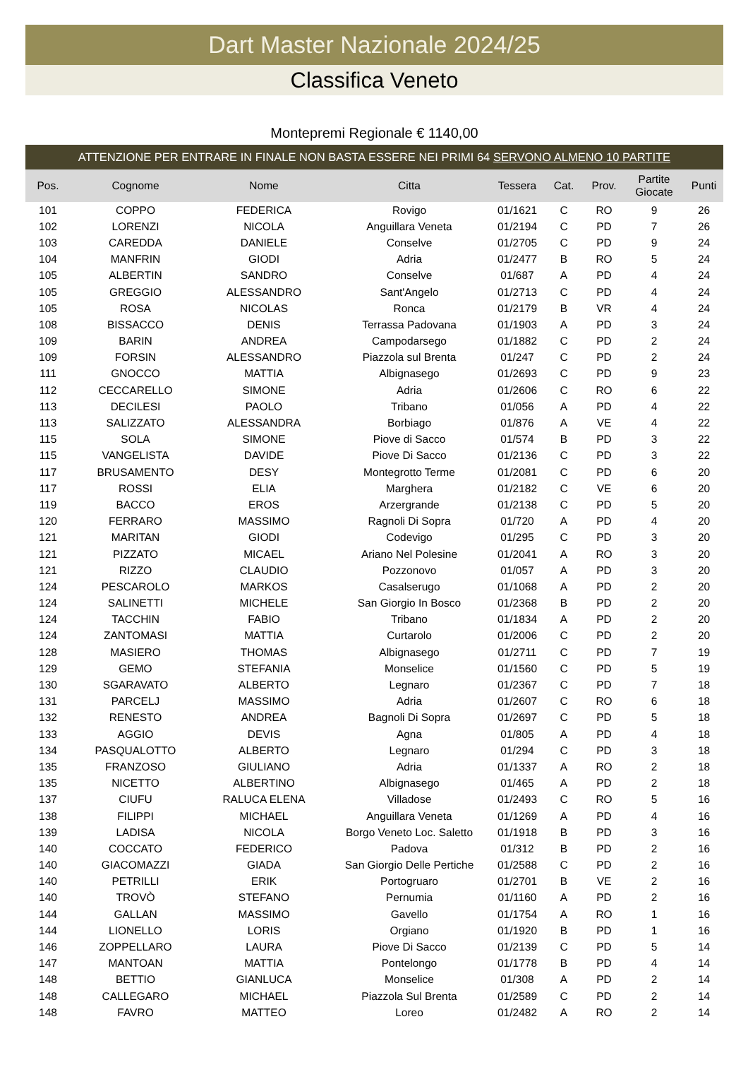Dart Master Nazionale 2024/25
Classifica Veneto
Montepremi Regionale € 1140,00
ATTENZIONE PER ENTRARE IN FINALE NON BASTA ESSERE NEI PRIMI 64 SERVONO ALMENO 10 PARTITE
| Pos. | Cognome | Nome | Citta | Tessera | Cat. | Prov. | Partite Giocate | Punti |
| --- | --- | --- | --- | --- | --- | --- | --- | --- |
| 101 | COPPO | FEDERICA | Rovigo | 01/1621 | C | RO | 9 | 26 |
| 102 | LORENZI | NICOLA | Anguillara Veneta | 01/2194 | C | PD | 7 | 26 |
| 103 | CAREDDA | DANIELE | Conselve | 01/2705 | C | PD | 9 | 24 |
| 104 | MANFRIN | GIODI | Adria | 01/2477 | B | RO | 5 | 24 |
| 105 | ALBERTIN | SANDRO | Conselve | 01/687 | A | PD | 4 | 24 |
| 105 | GREGGIO | ALESSANDRO | Sant'Angelo | 01/2713 | C | PD | 4 | 24 |
| 105 | ROSA | NICOLAS | Ronca | 01/2179 | B | VR | 4 | 24 |
| 108 | BISSACCO | DENIS | Terrassa Padovana | 01/1903 | A | PD | 3 | 24 |
| 109 | BARIN | ANDREA | Campodarsego | 01/1882 | C | PD | 2 | 24 |
| 109 | FORSIN | ALESSANDRO | Piazzola sul Brenta | 01/247 | C | PD | 2 | 24 |
| 111 | GNOCCO | MATTIA | Albignasego | 01/2693 | C | PD | 9 | 23 |
| 112 | CECCARELLO | SIMONE | Adria | 01/2606 | C | RO | 6 | 22 |
| 113 | DECILESI | PAOLO | Tribano | 01/056 | A | PD | 4 | 22 |
| 113 | SALIZZATO | ALESSANDRA | Borbiago | 01/876 | A | VE | 4 | 22 |
| 115 | SOLA | SIMONE | Piove di Sacco | 01/574 | B | PD | 3 | 22 |
| 115 | VANGELISTA | DAVIDE | Piove Di Sacco | 01/2136 | C | PD | 3 | 22 |
| 117 | BRUSAMENTO | DESY | Montegrotto Terme | 01/2081 | C | PD | 6 | 20 |
| 117 | ROSSI | ELIA | Marghera | 01/2182 | C | VE | 6 | 20 |
| 119 | BACCO | EROS | Arzergrande | 01/2138 | C | PD | 5 | 20 |
| 120 | FERRARO | MASSIMO | Ragnoli Di Sopra | 01/720 | A | PD | 4 | 20 |
| 121 | MARITAN | GIODI | Codevigo | 01/295 | C | PD | 3 | 20 |
| 121 | PIZZATO | MICAEL | Ariano Nel Polesine | 01/2041 | A | RO | 3 | 20 |
| 121 | RIZZO | CLAUDIO | Pozzonovo | 01/057 | A | PD | 3 | 20 |
| 124 | PESCAROLO | MARKOS | Casalserugo | 01/1068 | A | PD | 2 | 20 |
| 124 | SALINETTI | MICHELE | San Giorgio In Bosco | 01/2368 | B | PD | 2 | 20 |
| 124 | TACCHIN | FABIO | Tribano | 01/1834 | A | PD | 2 | 20 |
| 124 | ZANTOMASI | MATTIA | Curtarolo | 01/2006 | C | PD | 2 | 20 |
| 128 | MASIERO | THOMAS | Albignasego | 01/2711 | C | PD | 7 | 19 |
| 129 | GEMO | STEFANIA | Monselice | 01/1560 | C | PD | 5 | 19 |
| 130 | SGARAVATO | ALBERTO | Legnaro | 01/2367 | C | PD | 7 | 18 |
| 131 | PARCELJ | MASSIMO | Adria | 01/2607 | C | RO | 6 | 18 |
| 132 | RENESTO | ANDREA | Bagnoli Di Sopra | 01/2697 | C | PD | 5 | 18 |
| 133 | AGGIO | DEVIS | Agna | 01/805 | A | PD | 4 | 18 |
| 134 | PASQUALOTTO | ALBERTO | Legnaro | 01/294 | C | PD | 3 | 18 |
| 135 | FRANZOSO | GIULIANO | Adria | 01/1337 | A | RO | 2 | 18 |
| 135 | NICETTO | ALBERTINO | Albignasego | 01/465 | A | PD | 2 | 18 |
| 137 | CIUFU | RALUCA ELENA | Villadose | 01/2493 | C | RO | 5 | 16 |
| 138 | FILIPPI | MICHAEL | Anguillara Veneta | 01/1269 | A | PD | 4 | 16 |
| 139 | LADISA | NICOLA | Borgo Veneto Loc. Saletto | 01/1918 | B | PD | 3 | 16 |
| 140 | COCCATO | FEDERICO | Padova | 01/312 | B | PD | 2 | 16 |
| 140 | GIACOMAZZI | GIADA | San Giorgio Delle Pertiche | 01/2588 | C | PD | 2 | 16 |
| 140 | PETRILLI | ERIK | Portogruaro | 01/2701 | B | VE | 2 | 16 |
| 140 | TROVÒ | STEFANO | Pernumia | 01/1160 | A | PD | 2 | 16 |
| 144 | GALLAN | MASSIMO | Gavello | 01/1754 | A | RO | 1 | 16 |
| 144 | LIONELLO | LORIS | Orgiano | 01/1920 | B | PD | 1 | 16 |
| 146 | ZOPPELLARO | LAURA | Piove Di Sacco | 01/2139 | C | PD | 5 | 14 |
| 147 | MANTOAN | MATTIA | Pontelongo | 01/1778 | B | PD | 4 | 14 |
| 148 | BETTIO | GIANLUCA | Monselice | 01/308 | A | PD | 2 | 14 |
| 148 | CALLEGARO | MICHAEL | Piazzola Sul Brenta | 01/2589 | C | PD | 2 | 14 |
| 148 | FAVRO | MATTEO | Loreo | 01/2482 | A | RO | 2 | 14 |